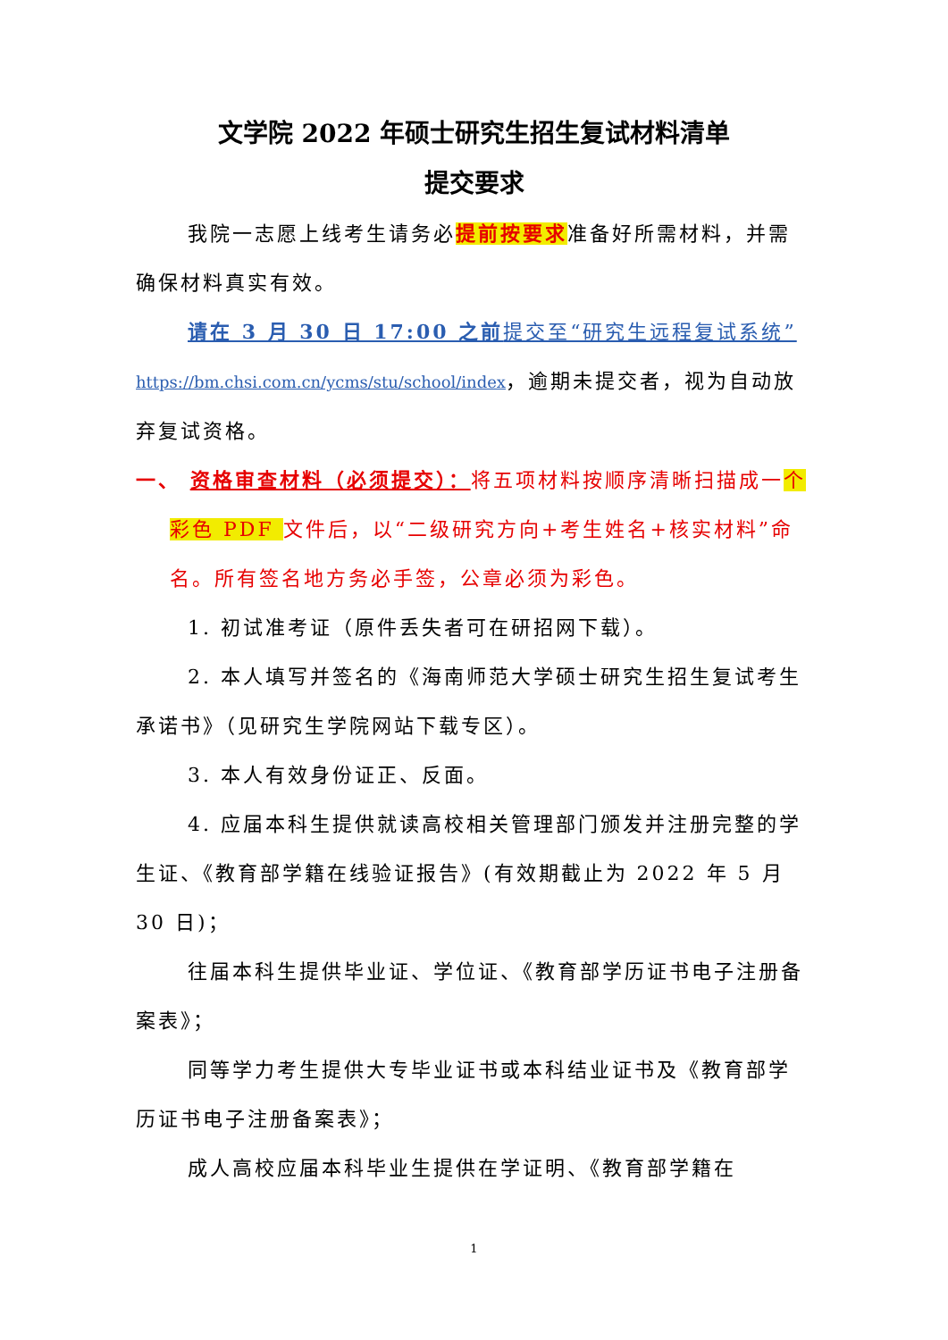文学院 2022 年硕士研究生招生复试材料清单
提交要求
我院一志愿上线考生请务必提前按要求准备好所需材料，并需确保材料真实有效。
请在 3 月 30 日 17:00 之前提交至“研究生远程复试系统” https://bm.chsi.com.cn/ycms/stu/school/index，逾期未提交者，视为自动放弃复试资格。
一、 资格审查材料（必须提交）：将五项材料按顺序清晰扫描成一个彩色 PDF 文件后，以“二级研究方向+考生姓名+核实材料”命名。所有签名地方务必手签，公章必须为彩色。
1. 初试准考证（原件丢失者可在研招网下载）。
2. 本人填写并签名的《海南师范大学硕士研究生招生复试考生承诺书》（见研究生学院网站下载专区）。
3. 本人有效身份证正、反面。
4. 应届本科生提供就读高校相关管理部门颁发并注册完整的学生证、《教育部学籍在线验证报告》(有效期截止为 2022 年 5 月 30 日)；
往届本科生提供毕业证、学位证、《教育部学历证书电子注册备案表》；
同等学力考生提供大专毕业证书或本科结业证书及《教育部学历证书电子注册备案表》；
成人高校应届本科毕业生提供在学证明、《教育部学籍在
1